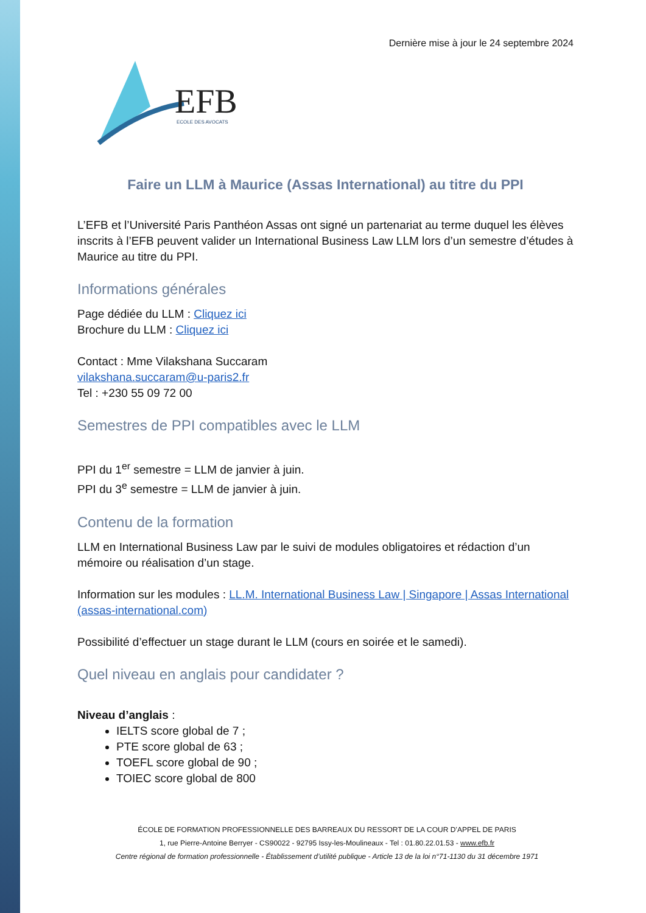Dernière mise à jour le 24 septembre 2024
EFB
ECOLE DES AVOCATS
Faire un LLM à Maurice (Assas International) au titre du PPI
L’EFB et l’Université Paris Panthéon Assas ont signé un partenariat au terme duquel les élèves inscrits à l’EFB peuvent valider un International Business Law LLM lors d’un semestre d’études à Maurice au titre du PPI.
Informations générales
Page dédiée du LLM : Cliquez ici
Brochure du LLM : Cliquez ici
Contact : Mme Vilakshana Succaram
vilakshana.succaram@u-paris2.fr
Tel : +230 55 09 72 00
Semestres de PPI compatibles avec le LLM
PPI du 1<sup>er</sup> semestre = LLM de janvier à juin.
PPI du 3<sup>e</sup> semestre = LLM de janvier à juin.
Contenu de la formation
LLM en International Business Law par le suivi de modules obligatoires et rédaction d’un mémoire ou réalisation d’un stage.
Information sur les modules : LL.M. International Business Law | Singapore | Assas International (assas-international.com)
Possibilité d’effectuer un stage durant le LLM (cours en soirée et le samedi).
Quel niveau en anglais pour candidater ?
Niveau d’anglais :
IELTS score global de 7 ;
PTE score global de 63 ;
TOEFL score global de 90 ;
TOIEC score global de 800
ÉCOLE DE FORMATION PROFESSIONNELLE DES BARREAUX DU RESSORT DE LA COUR D’APPEL DE PARIS
1, rue Pierre-Antoine Berryer - CS90022 - 92795 Issy-les-Moulineaux - Tel : 01.80.22.01.53 - www.efb.fr
Centre régional de formation professionnelle - Établissement d’utilité publique - Article 13 de la loi n°71-1130 du 31 décembre 1971